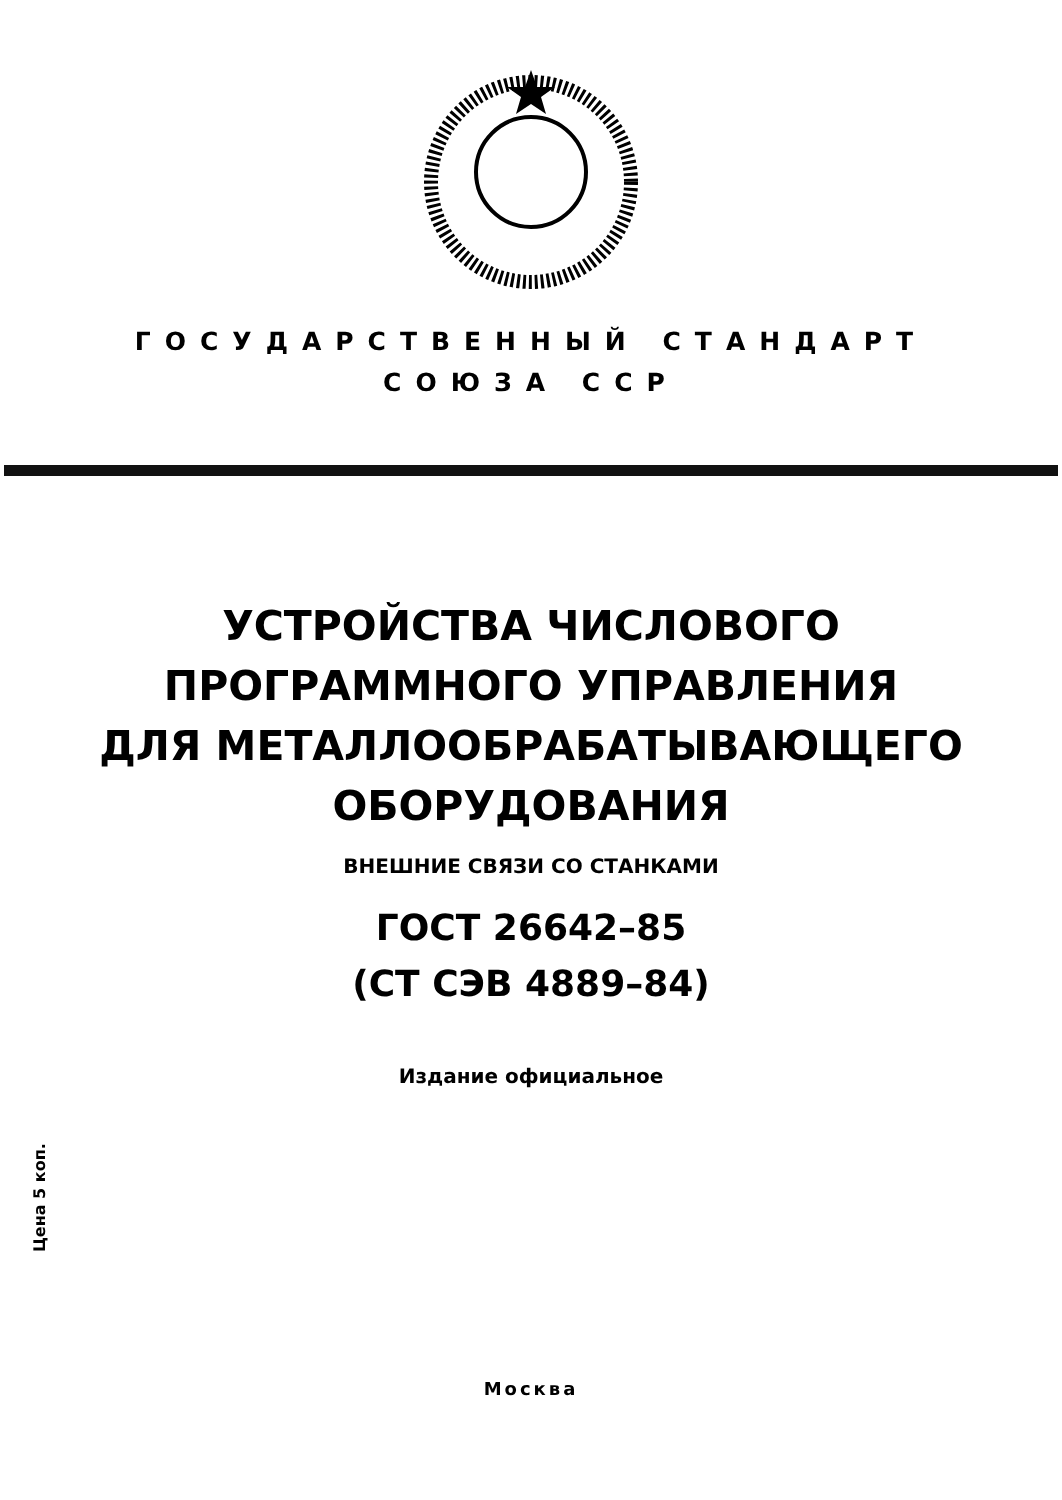ГОСУДАРСТВЕННЫЙ СТАНДАРТ
СОЮЗА ССР
УСТРОЙСТВА ЧИСЛОВОГО
ПРОГРАММНОГО УПРАВЛЕНИЯ
ДЛЯ МЕТАЛЛООБРАБАТЫВАЮЩЕГО
ОБОРУДОВАНИЯ
ВНЕШНИЕ СВЯЗИ СО СТАНКАМИ
ГОСТ 26642–85
(СТ СЭВ 4889–84)
Издание официальное
Цена 5 коп.
Москва